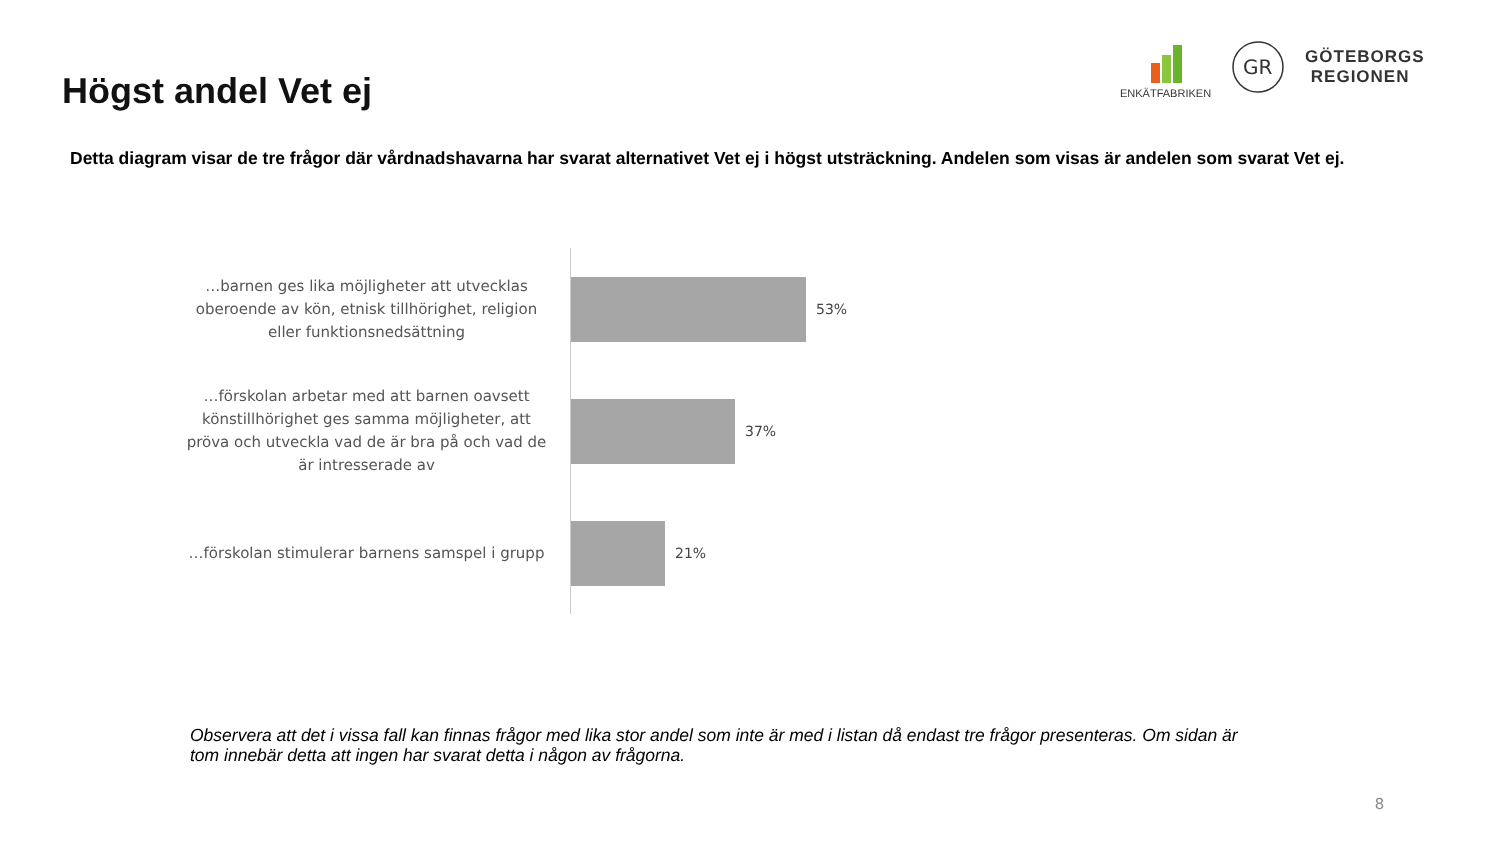Högst andel Vet ej
ENKÄTFABRIKEN
GR
GÖTEBORGS
REGIONEN
Detta diagram visar de tre frågor där vårdnadshavarna har svarat alternativet Vet ej i högst utsträckning. Andelen som visas är andelen som svarat Vet ej.
…barnen ges lika möjligheter att utvecklas oberoende av kön, etnisk tillhörighet, religion eller funktionsnedsättning
53%
…förskolan arbetar med att barnen oavsett könstillhörighet ges samma möjligheter, att pröva och utveckla vad de är bra på och vad de är intresserade av
37%
…förskolan stimulerar barnens samspel i grupp
21%
Observera att det i vissa fall kan finnas frågor med lika stor andel som inte är med i listan då endast tre frågor presenteras. Om sidan är tom innebär detta att ingen har svarat detta i någon av frågorna.
8